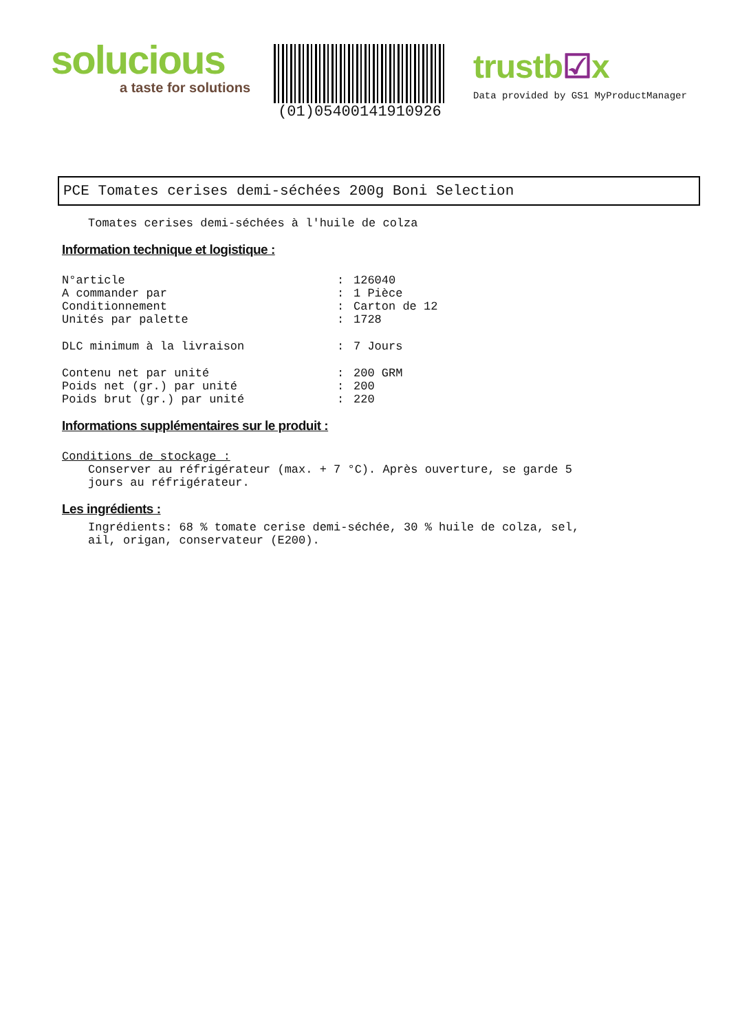solucious
a taste for solutions
(01)05400141910926
trustb☑x
Data provided by GS1 MyProductManager
PCE Tomates cerises demi-séchées 200g Boni Selection
Tomates cerises demi-séchées à l'huile de colza
Information technique et logistique :
N°article: 126040
A commander par: 1 Pièce
Conditionnement: Carton de 12
Unités par palette: 1728
DLC minimum à la livraison: 7 Jours
Contenu net par unité: 200 GRM
Poids net (gr.) par unité: 200
Poids brut (gr.) par unité: 220
Informations supplémentaires sur le produit :
Conditions de stockage :
Conserver au réfrigérateur (max. + 7 °C). Après ouverture, se garde 5
jours au réfrigérateur.
Les ingrédients :
Ingrédients: 68 % tomate cerise demi-séchée, 30 % huile de colza, sel,
ail, origan, conservateur (E200).